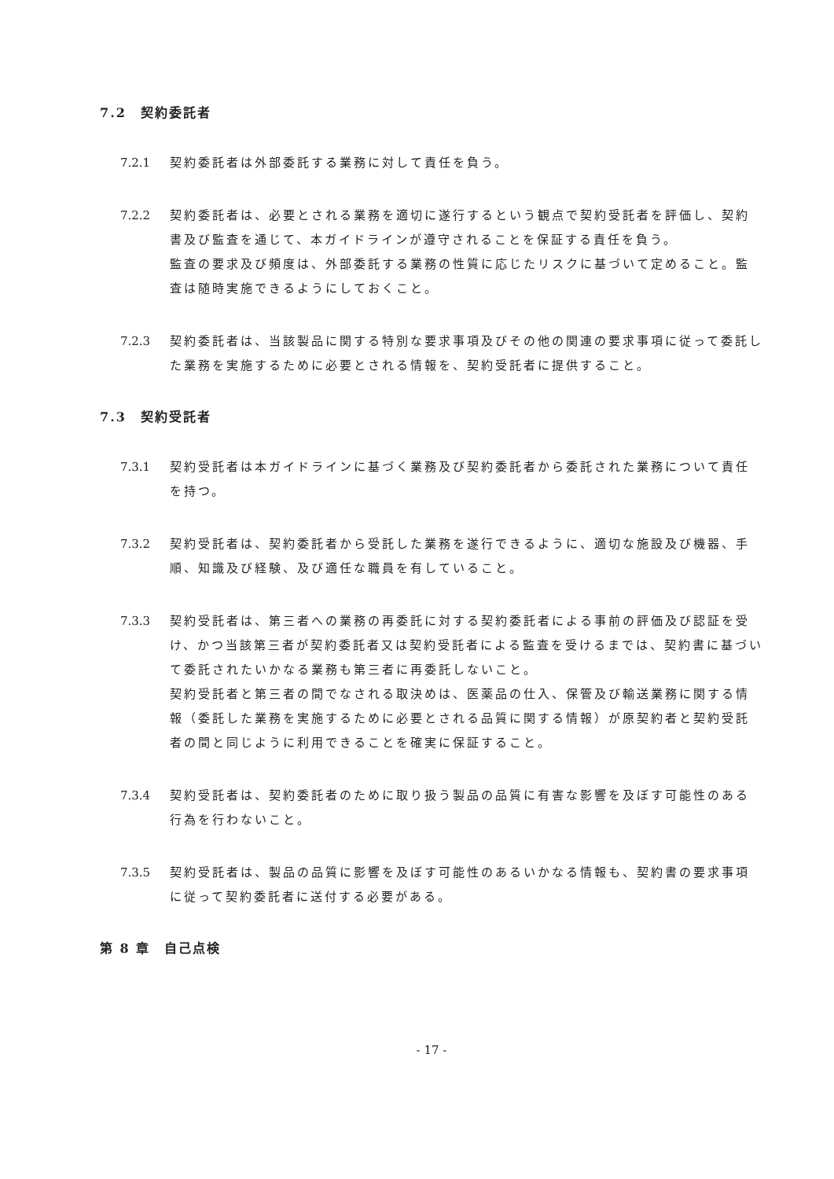7.2　契約委託者
7.2.1 契約委託者は外部委託する業務に対して責任を負う。
7.2.2 契約委託者は、必要とされる業務を適切に遂行するという観点で契約受託者を評価し、契約書及び監査を通じて、本ガイドラインが遵守されることを保証する責任を負う。
監査の要求及び頻度は、外部委託する業務の性質に応じたリスクに基づいて定めること。監査は随時実施できるようにしておくこと。
7.2.3 契約委託者は、当該製品に関する特別な要求事項及びその他の関連の要求事項に従って委託した業務を実施するために必要とされる情報を、契約受託者に提供すること。
7.3　契約受託者
7.3.1 契約受託者は本ガイドラインに基づく業務及び契約委託者から委託された業務について責任を持つ。
7.3.2 契約受託者は、契約委託者から受託した業務を遂行できるように、適切な施設及び機器、手順、知識及び経験、及び適任な職員を有していること。
7.3.3 契約受託者は、第三者への業務の再委託に対する契約委託者による事前の評価及び認証を受け、かつ当該第三者が契約委託者又は契約受託者による監査を受けるまでは、契約書に基づいて委託されたいかなる業務も第三者に再委託しないこと。
契約受託者と第三者の間でなされる取決めは、医薬品の仕入、保管及び輸送業務に関する情報（委託した業務を実施するために必要とされる品質に関する情報）が原契約者と契約受託者の間と同じように利用できることを確実に保証すること。
7.3.4 契約受託者は、契約委託者のために取り扱う製品の品質に有害な影響を及ぼす可能性のある行為を行わないこと。
7.3.5 契約受託者は、製品の品質に影響を及ぼす可能性のあるいかなる情報も、契約書の要求事項に従って契約委託者に送付する必要がある。
第 8 章　自己点検
- 17 -